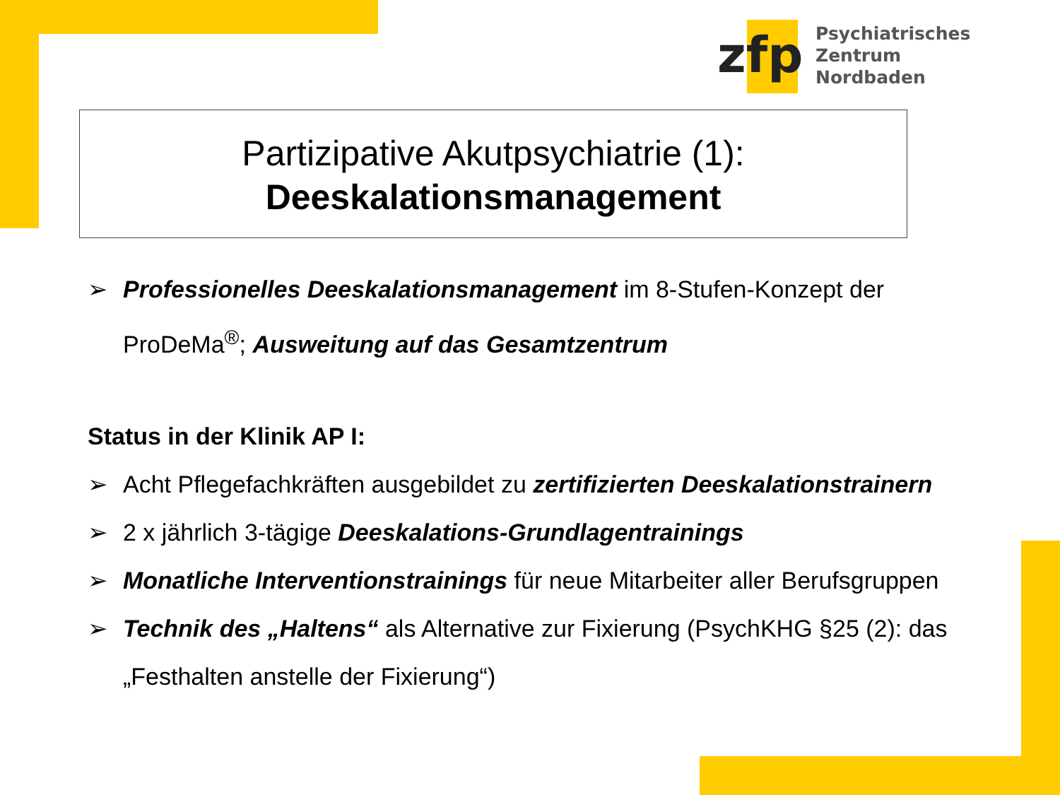zfp
Psychiatrisches Zentrum
Nordbaden
Partizipative Akutpsychiatrie (1):
Deeskalationsmanagement
➢ Professionelles Deeskalationsmanagement im 8-Stufen-Konzept der ProDeMa<sup>®</sup>; Ausweitung auf das Gesamtzentrum
Status in der Klinik AP I:
➢ Acht Pflegefachkräften ausgebildet zu zertifizierten Deeskalationstrainern
➢ 2 x jährlich 3-tägige Deeskalations-Grundlagentrainings
➢ Monatliche Interventionstrainings für neue Mitarbeiter aller Berufsgruppen
➢ Technik des „Haltens“ als Alternative zur Fixierung (PsychKHG §25 (2): das „Festhalten anstelle der Fixierung“)